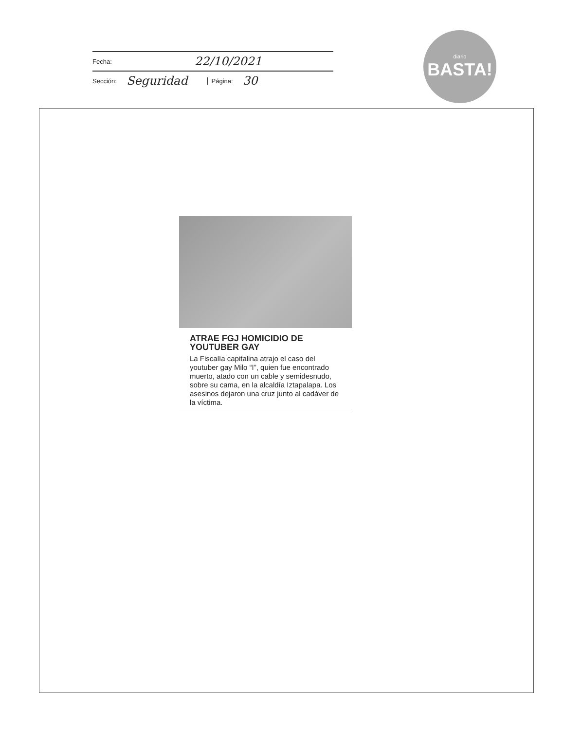Fecha: 22/10/2021
Sección: Seguridad Página: 30
diario
BASTA!
ATRAE FGJ HOMICIDIO DE YOUTUBER GAY
La Fiscalía capitalina atrajo el caso del youtuber gay Milo “I”, quien fue encontrado muerto, atado con un cable y semidesnudo, sobre su cama, en la alcaldía Iztapalapa. Los asesinos dejaron una cruz junto al cadáver de la víctima.